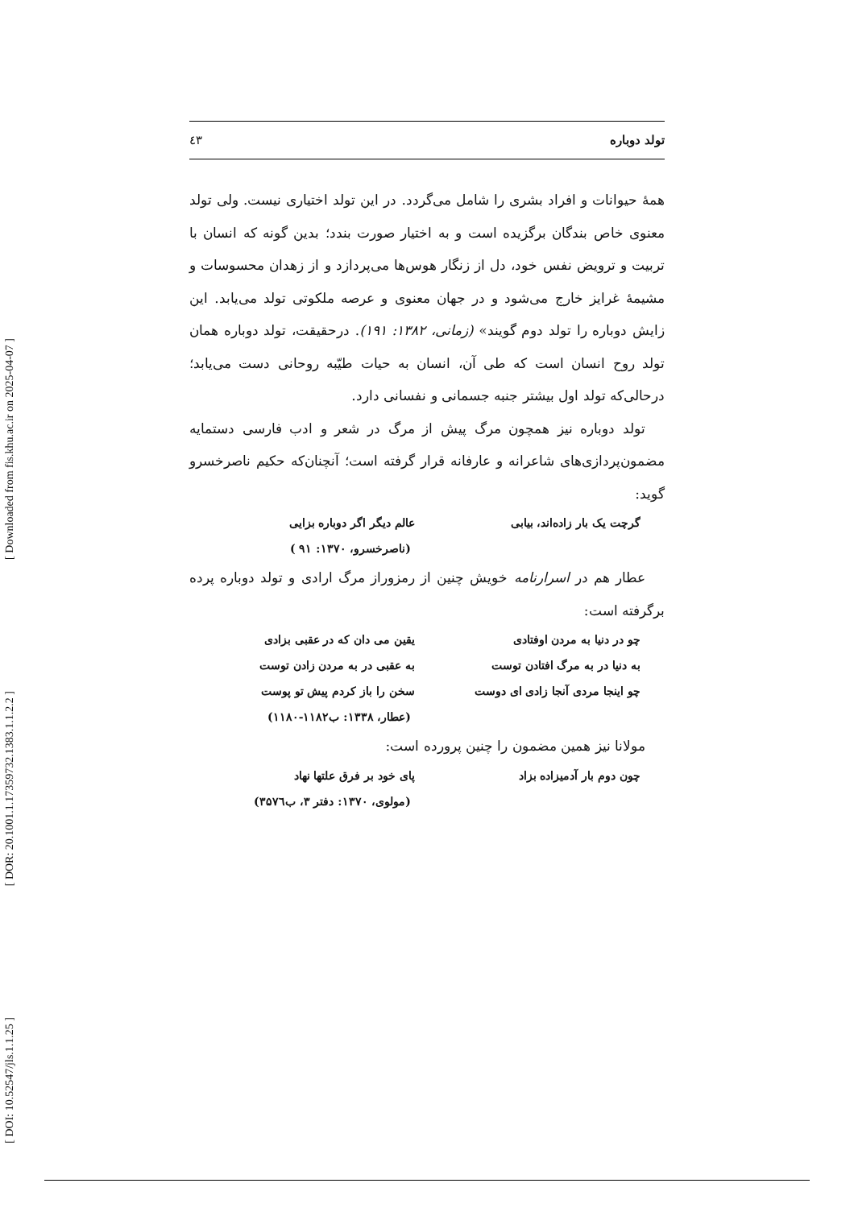[ Downloaded from fis.khu.ac.ir on 2025-04-07 ]
[ DOR: 20.1001.1.17359732.1383.1.1.2.2 ]
[ DOI: 10.52547/jls.1.1.25 ]
تولد دوباره ٤٣
همهٔ حیوانات و افراد بشری را شامل می‌گردد. در این تولد اختیاری نیست. ولی تولد معنوی خاص بندگان برگزیده است و به اختیار صورت بندد؛ بدین گونه که انسان با تربیت و ترویض نفس خود، دل از زنگار هوس‌ها می‌پردازد و از زهدان محسوسات و مشیمهٔ غرایز خارج می‌شود و در جهان معنوی و عرصه ملکوتی تولد می‌یابد. این زایش دوباره را تولد دوم گویند» (زمانی، ۱۳۸۲: ۱۹۱). درحقیقت، تولد دوباره همان تولد روح انسان است که طی آن، انسان به حیات طیّبه روحانی دست می‌یابد؛ درحالی‌که تولد اول بیشتر جنبه جسمانی و نفسانی دارد.
تولد دوباره نیز همچون مرگ پیش از مرگ در شعر و ادب فارسی دستمایه مضمون‌پردازی‌های شاعرانه و عارفانه قرار گرفته است؛ آنچنان‌که حکیم ناصرخسرو گوید:
گرچت یک بار زاده‌اند، بیابی عالم دیگر اگر دوباره بزایی
(ناصرخسرو، ۱۳۷۰: ۹۱ )
عطار هم در اسرارنامه خویش چنین از رمزوراز مرگ ارادی و تولد دوباره پرده برگرفته است:
چو در دنیا به مردن اوفتادی یقین می دان که در عقبی بزادی
به دنیا در به مرگ افتادن توست به عقبی در به مردن زادن توست
چو اینجا مردی آنجا زادی ای دوست سخن را باز کردم پیش تو پوست
(عطار، ۱۳۳۸: ب۱۱۸۲-۱۱۸۰)
مولانا نیز همین مضمون را چنین پرورده است:
چون دوم بار آدمیزاده بزاد پای خود بر فرق علتها نهاد
(مولوی، ۱۳۷۰: دفتر ۳، ب۳۵۷٦)